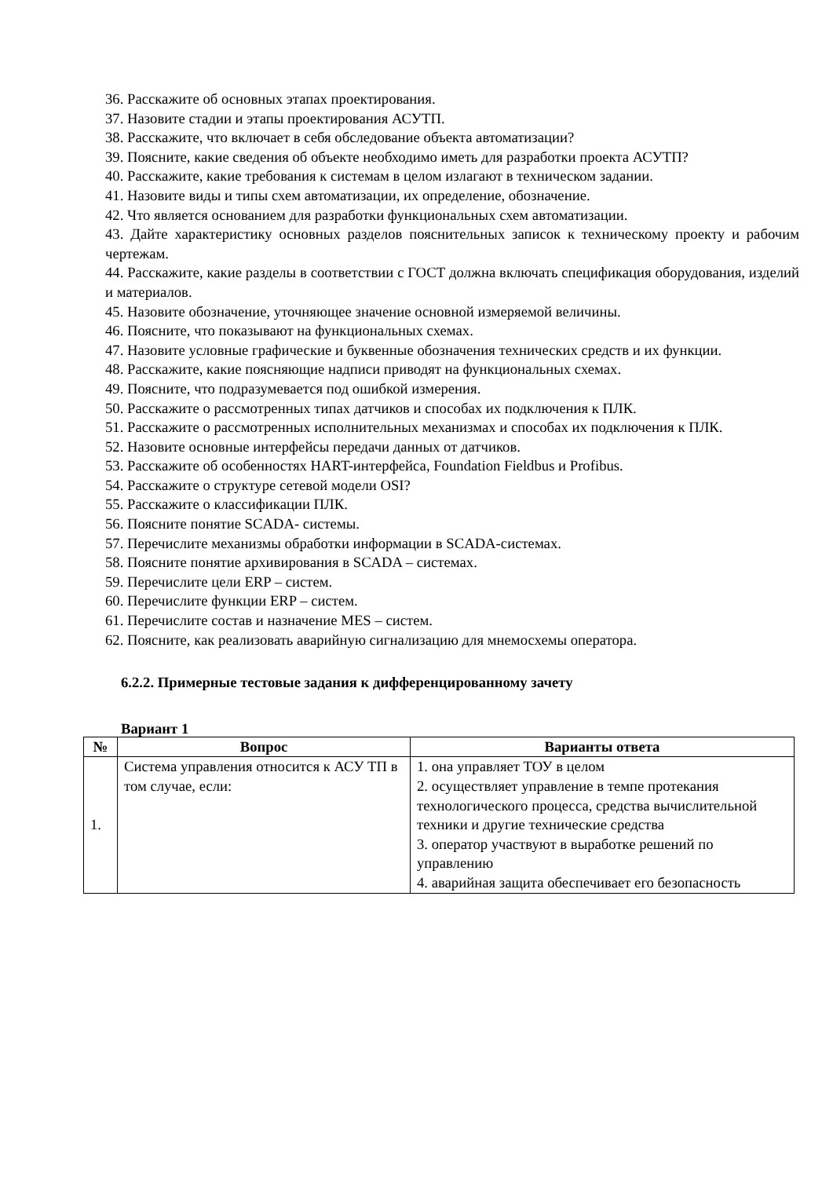36. Расскажите об основных этапах проектирования.
37. Назовите стадии и этапы проектирования АСУТП.
38. Расскажите, что включает в себя обследование объекта автоматизации?
39. Поясните, какие сведения об объекте необходимо иметь для разработки проекта АСУТП?
40. Расскажите, какие требования к системам в целом излагают в техническом задании.
41. Назовите виды и типы схем автоматизации, их определение, обозначение.
42. Что является основанием для разработки функциональных схем автоматизации.
43. Дайте характеристику основных разделов пояснительных записок к техническому проекту и рабочим чертежам.
44. Расскажите, какие разделы в соответствии с ГОСТ должна включать спецификация оборудования, изделий и материалов.
45. Назовите обозначение, уточняющее значение основной измеряемой величины.
46. Поясните, что показывают на функциональных схемах.
47. Назовите условные графические и буквенные обозначения технических средств и их функции.
48. Расскажите, какие поясняющие надписи приводят на функциональных схемах.
49. Поясните, что подразумевается под ошибкой измерения.
50. Расскажите о рассмотренных типах датчиков и способах их подключения к ПЛК.
51. Расскажите о рассмотренных исполнительных механизмах и способах их подключения к ПЛК.
52. Назовите основные интерфейсы передачи данных от датчиков.
53. Расскажите об особенностях HART-интерфейса, Foundation Fieldbus и Profibus.
54. Расскажите о структуре сетевой модели OSI?
55. Расскажите о классификации ПЛК.
56. Поясните понятие SCADA- системы.
57. Перечислите механизмы обработки информации в SCADA-системах.
58. Поясните понятие архивирования в SCADA – системах.
59. Перечислите цели ERP – систем.
60. Перечислите функции ERP – систем.
61. Перечислите состав и назначение MES – систем.
62. Поясните, как реализовать аварийную сигнализацию для мнемосхемы оператора.
6.2.2. Примерные тестовые задания к дифференцированному зачету
Вариант 1
| № | Вопрос | Варианты ответа |
| --- | --- | --- |
| 1. | Система управления относится к АСУ ТП в том случае, если: | 1. она управляет ТОУ в целом 2. осуществляет управление в темпе протекания технологического процесса, средства вычислительной техники и другие технические средства 3. оператор участвуют в выработке решений по управлению 4. аварийная защита обеспечивает его безопасность |